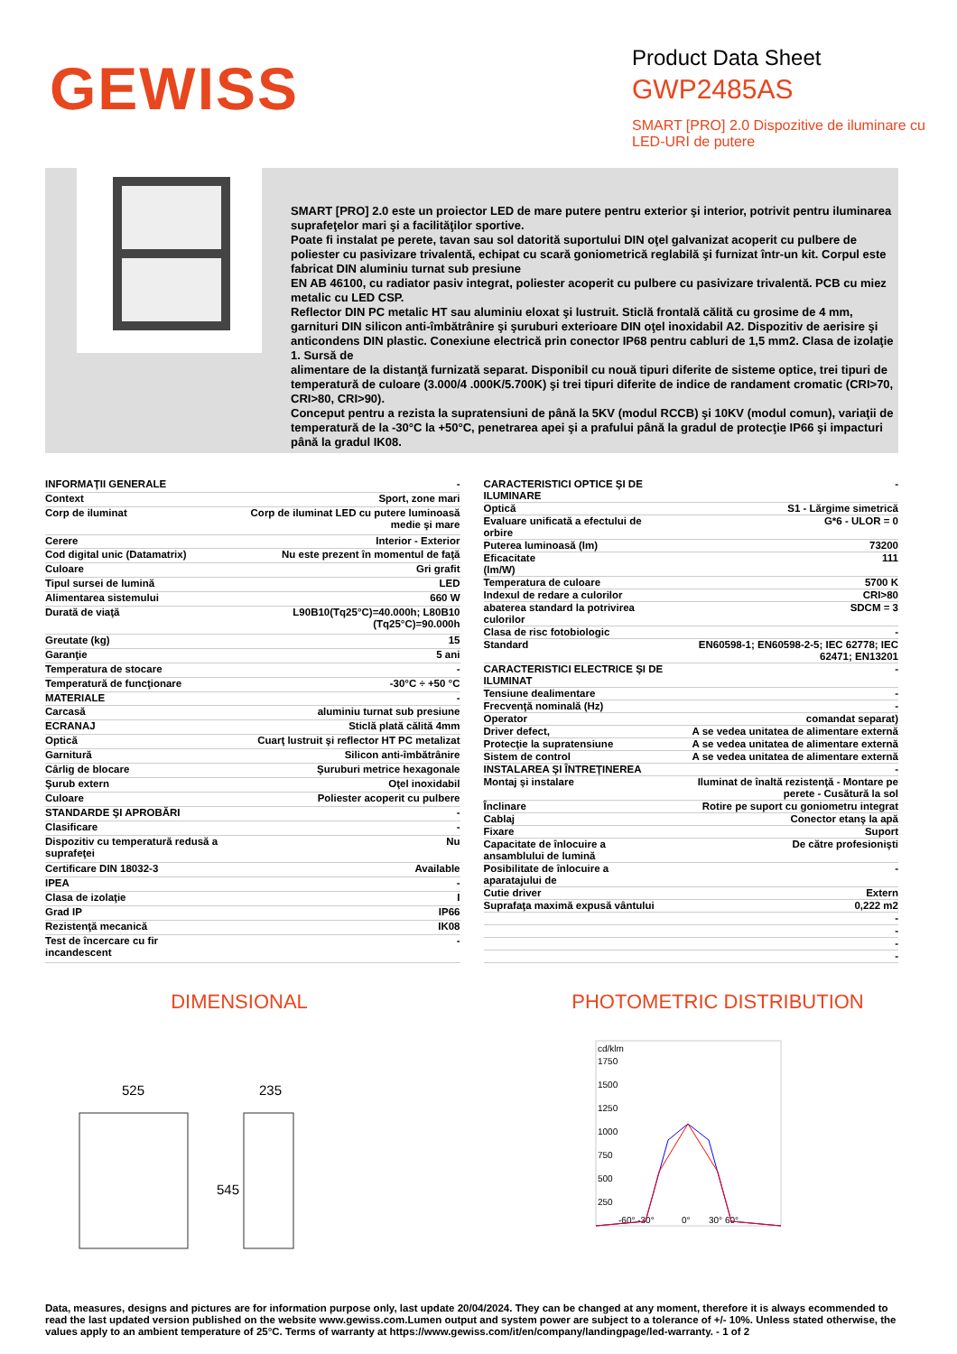GEWISS
Product Data Sheet
GWP2485AS
SMART [PRO] 2.0 Dispozitive de iluminare cu LED-URI de putere
SMART [PRO] 2.0 este un proiector LED de mare putere pentru exterior şi interior, potrivit pentru iluminarea suprafeţelor mari şi a facilităţilor sportive.
Poate fi instalat pe perete, tavan sau sol datorită suportului DIN oţel galvanizat acoperit cu pulbere de poliester cu pasivizare trivalentă, echipat cu scară goniometrică reglabilă şi furnizat într-un kit. Corpul este fabricat DIN aluminiu turnat sub presiune
EN AB 46100, cu radiator pasiv integrat, poliester acoperit cu pulbere cu pasivizare trivalentă. PCB cu miez metalic cu LED CSP.
Reflector DIN PC metalic HT sau aluminiu eloxat şi lustruit. Sticlă frontală călită cu grosime de 4 mm, garnituri DIN silicon anti-îmbătrânire şi şuruburi exterioare DIN oţel inoxidabil A2. Dispozitiv de aerisire şi anticondens DIN plastic. Conexiune electrică prin conector IP68 pentru cabluri de 1,5 mm2. Clasa de izolaţie 1. Sursă de
alimentare de la distanţă furnizată separat. Disponibil cu nouă tipuri diferite de sisteme optice, trei tipuri de temperatură de culoare (3.000/4 .000K/5.700K) şi trei tipuri diferite de indice de randament cromatic (CRI>70, CRI>80, CRI>90).
Conceput pentru a rezista la supratensiuni de până la 5KV (modul RCCB) şi 10KV (modul comun), variaţii de temperatură de la -30°C la +50°C, penetrarea apei şi a prafului până la gradul de protecţie IP66 şi impacturi până la gradul IK08.
| INFORMAŢII GENERALE | - |
| Context | Sport, zone mari |
| Corp de iluminat | Corp de iluminat LED cu putere luminoasă medie şi mare |
| Cerere | Interior - Exterior |
| Cod digital unic (Datamatrix) | Nu este prezent în momentul de faţă |
| Culoare | Gri grafit |
| Tipul sursei de lumină | LED |
| Alimentarea sistemului | 660 W |
| Durată de viaţă | L90B10(Tq25°C)=40.000h; L80B10 (Tq25°C)=90.000h |
| Greutate (kg) | 15 |
| Garanţie | 5 ani |
| Temperatura de stocare | - |
| Temperatură de funcţionare | -30°C ÷ +50 °C |
| MATERIALE | - |
| Carcasă | aluminiu turnat sub presiune |
| ECRANAJ | Sticlă plată călită 4mm |
| Optică | Cuarţ lustruit şi reflector HT PC metalizat |
| Garnitură | Silicon anti-îmbătrânire |
| Cârlig de blocare | Şuruburi metrice hexagonale |
| Şurub extern | Oţel inoxidabil |
| Culoare | Poliester acoperit cu pulbere |
| STANDARDE ŞI APROBĂRI | - |
| Clasificare | - |
| Dispozitiv cu temperatură redusă a suprafeţei | Nu |
| Certificare DIN 18032-3 | Available |
| IPEA | - |
| Clasa de izolaţie | I |
| Grad IP | IP66 |
| Rezistenţă mecanică | IK08 |
| Test de încercare cu fir incandescent | - |
| CARACTERISTICI OPTICE ŞI DE ILUMINARE | - |
| Optică | S1 - Lărgime simetrică |
| Evaluare unificată a efectului de orbire | G*6 - ULOR = 0 |
| Puterea luminoasă (lm) | 73200 |
| Eficacitate (lm/W) | 111 |
| Temperatura de culoare | 5700 K |
| Indexul de redare a culorilor | CRI>80 |
| abaterea standard la potrivirea culorilor | SDCM = 3 |
| Clasa de risc fotobiologic | - |
| Standard | EN60598-1; EN60598-2-5; IEC 62778; IEC 62471; EN13201 |
| CARACTERISTICI ELECTRICE ŞI DE ILUMINAT | - |
| Tensiune dealimentare | - |
| Frecvenţă nominală (Hz) | - |
| Operator | comandat separat) |
| Driver defect, | A se vedea unitatea de alimentare externă |
| Protecţie la supratensiune | A se vedea unitatea de alimentare externă |
| Sistem de control | A se vedea unitatea de alimentare externă |
| INSTALAREA ŞI ÎNTREŢINEREA | - |
| Montaj şi instalare | Iluminat de înaltă rezistenţă - Montare pe perete - Cusătură la sol |
| Înclinare | Rotire pe suport cu goniometru integrat |
| Cablaj | Conector etanş la apă |
| Fixare | Suport |
| Capacitate de înlocuire a ansamblului de lumină | De către profesionişti |
| Posibilitate de înlocuire a aparatajului de | - |
| Cutie driver | Extern |
| Suprafaţa maximă expusă vântului | 0,222 m2 |
| | - |
| | - |
| | - |
| | - |
DIMENSIONAL PHOTOMETRIC DISTRIBUTION
525
235
545
cd/klm
1750
1500
1250
1000
750
500
250
-60° -30°
0°
30° 60°
Data, measures, designs and pictures are for information purpose only, last update 20/04/2024. They can be changed at any moment, therefore it is always ecommended to read the last updated version published on the website www.gewiss.com.Lumen output and system power are subject to a tolerance of +/- 10%. Unless stated otherwise, the values apply to an ambient temperature of 25°C. Terms of warranty at https://www.gewiss.com/it/en/company/landingpage/led-warranty. - 1 of 2